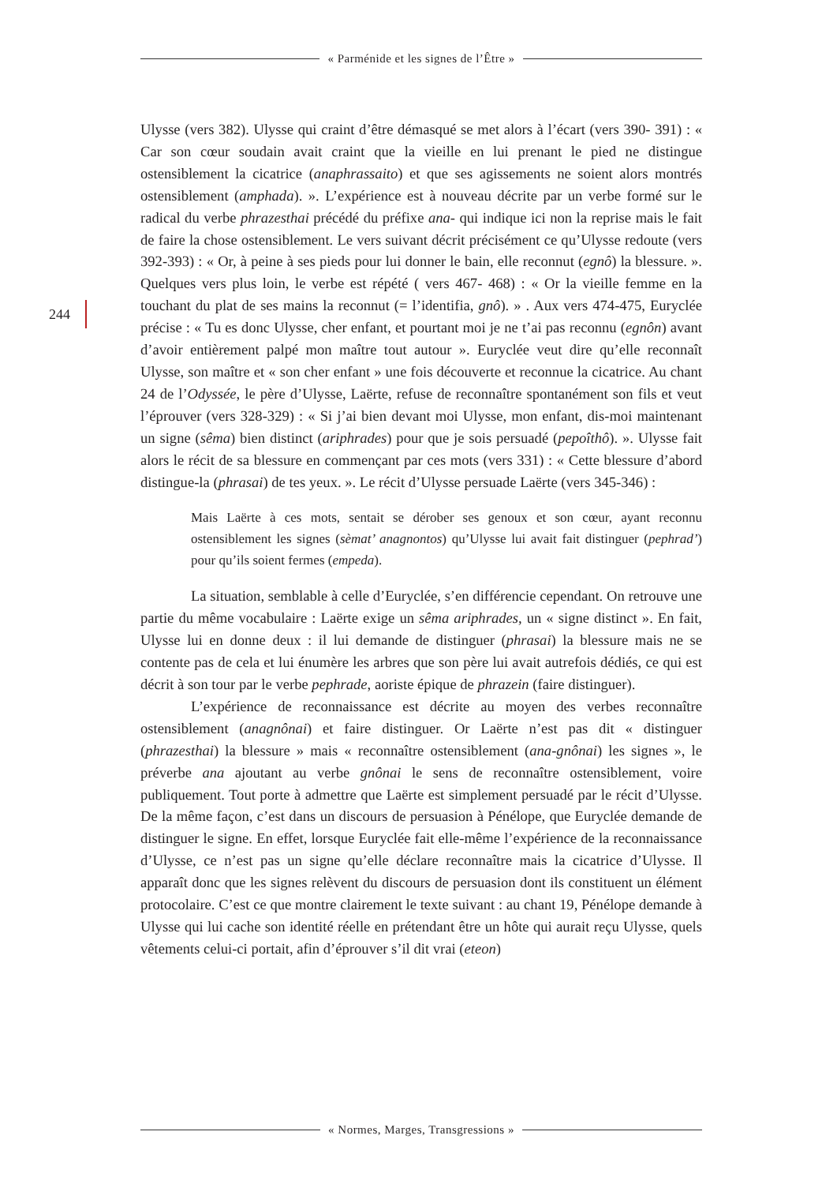« Parménide et les signes de l’Être »
244
Ulysse (vers 382). Ulysse qui craint d’être démasqué se met alors à l’écart (vers 390- 391) : « Car son cœur soudain avait craint que la vieille en lui prenant le pied ne distingue ostensiblement la cicatrice (anaphrassaito) et que ses agissements ne soient alors montrés ostensiblement (amphada). ». L’expérience est à nouveau décrite par un verbe formé sur le radical du verbe phrazesthai précédé du préfixe ana- qui indique ici non la reprise mais le fait de faire la chose ostensiblement. Le vers suivant décrit précisément ce qu’Ulysse redoute (vers 392-393) : « Or, à peine à ses pieds pour lui donner le bain, elle reconnut (egnô) la blessure. ». Quelques vers plus loin, le verbe est répété ( vers 467- 468) : « Or la vieille femme en la touchant du plat de ses mains la reconnut (= l’identifia, gnô). » . Aux vers 474-475, Euryclée précise : « Tu es donc Ulysse, cher enfant, et pourtant moi je ne t’ai pas reconnu (egnôn) avant d’avoir entièrement palpé mon maître tout autour ». Euryclée veut dire qu’elle reconnaît Ulysse, son maître et « son cher enfant » une fois découverte et reconnue la cicatrice. Au chant 24 de l’Odyssée, le père d’Ulysse, Laërte, refuse de reconnaître spontanément son fils et veut l’éprouver (vers 328-329) : « Si j’ai bien devant moi Ulysse, mon enfant, dis-moi maintenant un signe (sêma) bien distinct (ariphrades) pour que je sois persuadé (pepoîthô). ». Ulysse fait alors le récit de sa blessure en commençant par ces mots (vers 331) : « Cette blessure d’abord distingue-la (phrasai) de tes yeux. ». Le récit d’Ulysse persuade Laërte (vers 345-346) :
Mais Laërte à ces mots, sentait se dérober ses genoux et son cœur, ayant reconnu ostensiblement les signes (sèmat’ anagnontos) qu’Ulysse lui avait fait distinguer (pephrad’) pour qu’ils soient fermes (empeda).
La situation, semblable à celle d’Euryclée, s’en différencie cependant. On retrouve une partie du même vocabulaire : Laërte exige un sêma ariphrades, un « signe distinct ». En fait, Ulysse lui en donne deux : il lui demande de distinguer (phrasai) la blessure mais ne se contente pas de cela et lui énumère les arbres que son père lui avait autrefois dédiés, ce qui est décrit à son tour par le verbe pephrade, aoriste épique de phrazein (faire distinguer).
L’expérience de reconnaissance est décrite au moyen des verbes reconnaître ostensiblement (anagnônai) et faire distinguer. Or Laërte n’est pas dit « distinguer (phrazesthai) la blessure » mais « reconnaître ostensiblement (ana-gnônai) les signes », le préverbe ana ajoutant au verbe gnônai le sens de reconnaître ostensiblement, voire publiquement. Tout porte à admettre que Laërte est simplement persuadé par le récit d’Ulysse. De la même façon, c’est dans un discours de persuasion à Pénélope, que Euryclée demande de distinguer le signe. En effet, lorsque Euryclée fait elle-même l’expérience de la reconnaissance d’Ulysse, ce n’est pas un signe qu’elle déclare reconnaître mais la cicatrice d’Ulysse. Il apparaît donc que les signes relèvent du discours de persuasion dont ils constituent un élément protocolaire. C’est ce que montre clairement le texte suivant : au chant 19, Pénélope demande à Ulysse qui lui cache son identité réelle en prétendant être un hôte qui aurait reçu Ulysse, quels vêtements celui-ci portait, afin d’éprouver s’il dit vrai (eteon)
« Normes, Marges, Transgressions »